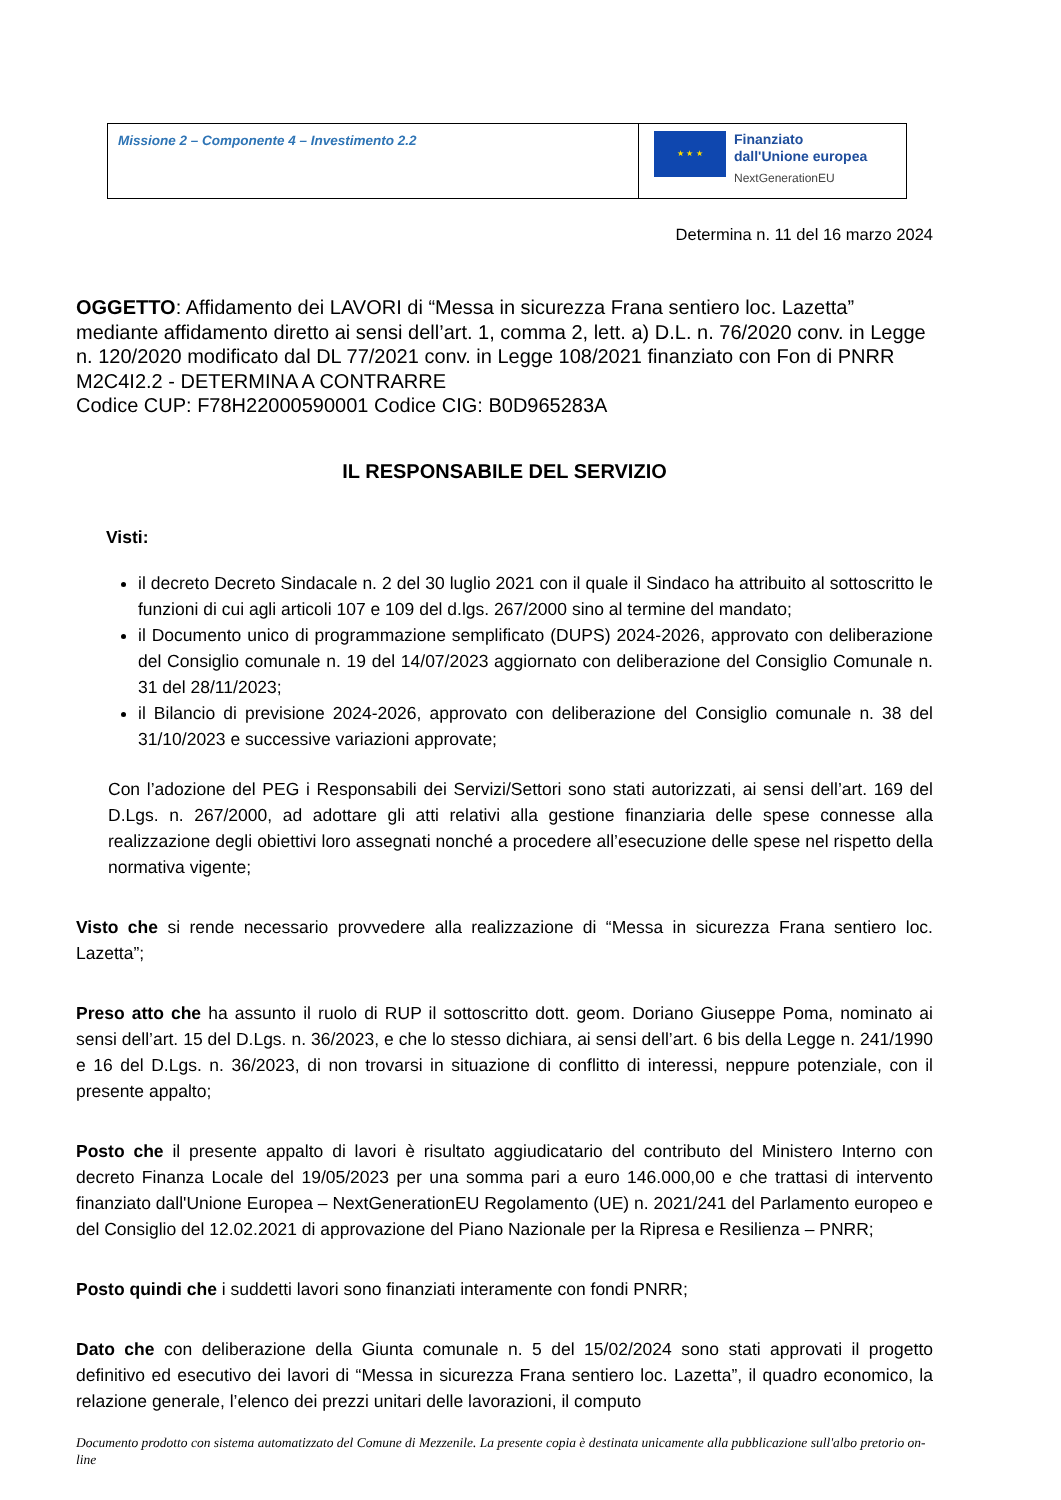| Missione 2 – Componente 4 – Investimento 2.2 | ★ ★ ★ Finanziato dall'Unione europea NextGenerationEU |
Determina n. 11 del 16 marzo 2024
OGGETTO: Affidamento dei LAVORI di “Messa in sicurezza Frana sentiero loc. Lazetta” mediante affidamento diretto ai sensi dell’art. 1, comma 2, lett. a) D.L. n. 76/2020 conv. in Legge n. 120/2020 modificato dal DL 77/2021 conv. in Legge 108/2021 finanziato con Fon di PNRR M2C4I2.2 - DETERMINA A CONTRARRE
Codice CUP: F78H22000590001 Codice CIG: B0D965283A
IL RESPONSABILE DEL SERVIZIO
Visti:
il decreto Decreto Sindacale n. 2 del 30 luglio 2021 con il quale il Sindaco ha attribuito al sottoscritto le funzioni di cui agli articoli 107 e 109 del d.lgs. 267/2000 sino al termine del mandato;
il Documento unico di programmazione semplificato (DUPS) 2024-2026, approvato con deliberazione del Consiglio comunale n. 19 del 14/07/2023 aggiornato con deliberazione del Consiglio Comunale n. 31 del 28/11/2023;
il Bilancio di previsione 2024-2026, approvato con deliberazione del Consiglio comunale n. 38 del 31/10/2023 e successive variazioni approvate;
Con l’adozione del PEG i Responsabili dei Servizi/Settori sono stati autorizzati, ai sensi dell’art. 169 del D.Lgs. n. 267/2000, ad adottare gli atti relativi alla gestione finanziaria delle spese connesse alla realizzazione degli obiettivi loro assegnati nonché a procedere all’esecuzione delle spese nel rispetto della normativa vigente;
Visto che si rende necessario provvedere alla realizzazione di “Messa in sicurezza Frana sentiero loc. Lazetta”;
Preso atto che ha assunto il ruolo di RUP il sottoscritto dott. geom. Doriano Giuseppe Poma, nominato ai sensi dell’art. 15 del D.Lgs. n. 36/2023, e che lo stesso dichiara, ai sensi dell’art. 6 bis della Legge n. 241/1990 e 16 del D.Lgs. n. 36/2023, di non trovarsi in situazione di conflitto di interessi, neppure potenziale, con il presente appalto;
Posto che il presente appalto di lavori è risultato aggiudicatario del contributo del Ministero Interno con decreto Finanza Locale del 19/05/2023 per una somma pari a euro 146.000,00 e che trattasi di intervento finanziato dall'Unione Europea – NextGenerationEU Regolamento (UE) n. 2021/241 del Parlamento europeo e del Consiglio del 12.02.2021 di approvazione del Piano Nazionale per la Ripresa e Resilienza – PNRR;
Posto quindi che i suddetti lavori sono finanziati interamente con fondi PNRR;
Dato che con deliberazione della Giunta comunale n. 5 del 15/02/2024 sono stati approvati il progetto definitivo ed esecutivo dei lavori di “Messa in sicurezza Frana sentiero loc. Lazetta”, il quadro economico, la relazione generale, l’elenco dei prezzi unitari delle lavorazioni, il computo
Documento prodotto con sistema automatizzato del Comune di Mezzenile. La presente copia è destinata unicamente alla pubblicazione sull'albo pretorio on-line